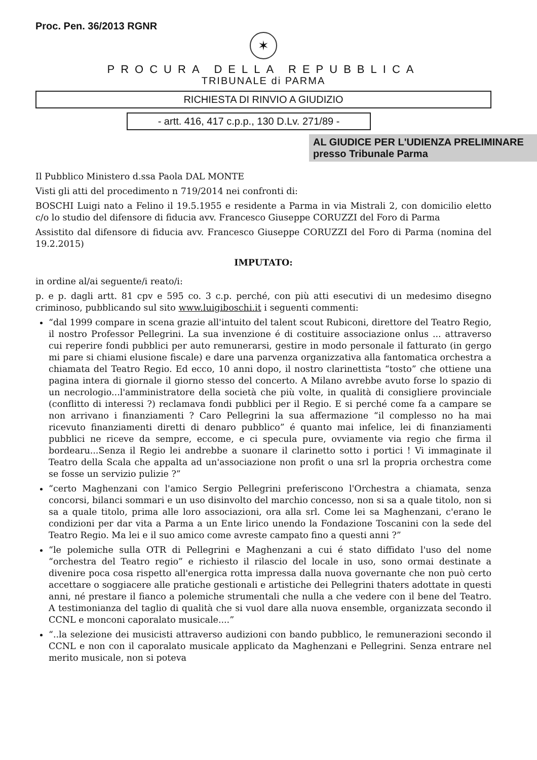Proc. Pen. 36/2013 RGNR
✶
PROCURA DELLA REPUBBLICA
TRIBUNALE di PARMA
RICHIESTA DI RINVIO A GIUDIZIO
- artt. 416, 417 c.p.p., 130 D.Lv. 271/89 -
AL GIUDICE PER L'UDIENZA PRELIMINARE
presso Tribunale Parma
Il Pubblico Ministero d.ssa Paola DAL MONTE
Visti gli atti del procedimento n 719/2014 nei confronti di:
BOSCHI Luigi nato a Felino il 19.5.1955 e residente a Parma in via Mistrali 2, con domicilio eletto c/o lo studio del difensore di fiducia avv. Francesco Giuseppe CORUZZI del Foro di Parma
Assistito dal difensore di fiducia avv. Francesco Giuseppe CORUZZI del Foro di Parma (nomina del 19.2.2015)
IMPUTATO:
in ordine al/ai seguente/i reato/i:
p. e p. dagli artt. 81 cpv e 595 co. 3 c.p. perché, con più atti esecutivi di un medesimo disegno criminoso, pubblicando sul sito www.luigiboschi.it i seguenti commenti:
“dal 1999 compare in scena grazie all'intuito del talent scout Rubiconi, direttore del Teatro Regio, il nostro Professor Pellegrini. La sua invenzione é di costituire associazione onlus ... attraverso cui reperire fondi pubblici per auto remunerarsi, gestire in modo personale il fatturato (in gergo mi pare si chiami elusione fiscale) e dare una parvenza organizzativa alla fantomatica orchestra a chiamata del Teatro Regio. Ed ecco, 10 anni dopo, il nostro clarinettista “tosto” che ottiene una pagina intera di giornale il giorno stesso del concerto. A Milano avrebbe avuto forse lo spazio di un necrologio...l'amministratore della società che più volte, in qualità di consigliere provinciale (conflitto di interessi ?) reclamava fondi pubblici per il Regio. E si perché come fa a campare se non arrivano i finanziamenti ? Caro Pellegrini la sua affermazione “il complesso no ha mai ricevuto finanziamenti diretti di denaro pubblico” é quanto mai infelice, lei di finanziamenti pubblici ne riceve da sempre, eccome, e ci specula pure, ovviamente via regio che firma il bordearu...Senza il Regio lei andrebbe a suonare il clarinetto sotto i portici ! Vi immaginate il Teatro della Scala che appalta ad un'associazione non profit o una srl la propria orchestra come se fosse un servizio pulizie ?”
“certo Maghenzani con l'amico Sergio Pellegrini preferiscono l'Orchestra a chiamata, senza concorsi, bilanci sommari e un uso disinvolto del marchio concesso, non si sa a quale titolo, non si sa a quale titolo, prima alle loro associazioni, ora alla srl. Come lei sa Maghenzani, c'erano le condizioni per dar vita a Parma a un Ente lirico unendo la Fondazione Toscanini con la sede del Teatro Regio. Ma lei e il suo amico come avreste campato fino a questi anni ?”
“le polemiche sulla OTR di Pellegrini e Maghenzani a cui é stato diffidato l'uso del nome “orchestra del Teatro regio” e richiesto il rilascio del locale in uso, sono ormai destinate a divenire poca cosa rispetto all'energica rotta impressa dalla nuova governante che non può certo accettare o soggiacere alle pratiche gestionali e artistiche dei Pellegrini thaters adottate in questi anni, né prestare il fianco a polemiche strumentali che nulla a che vedere con il bene del Teatro. A testimonianza del taglio di qualità che si vuol dare alla nuova ensemble, organizzata secondo il CCNL e monconi caporalato musicale....”
“..la selezione dei musicisti attraverso audizioni con bando pubblico, le remunerazioni secondo il CCNL e non con il caporalato musicale applicato da Maghenzani e Pellegrini. Senza entrare nel merito musicale, non si poteva